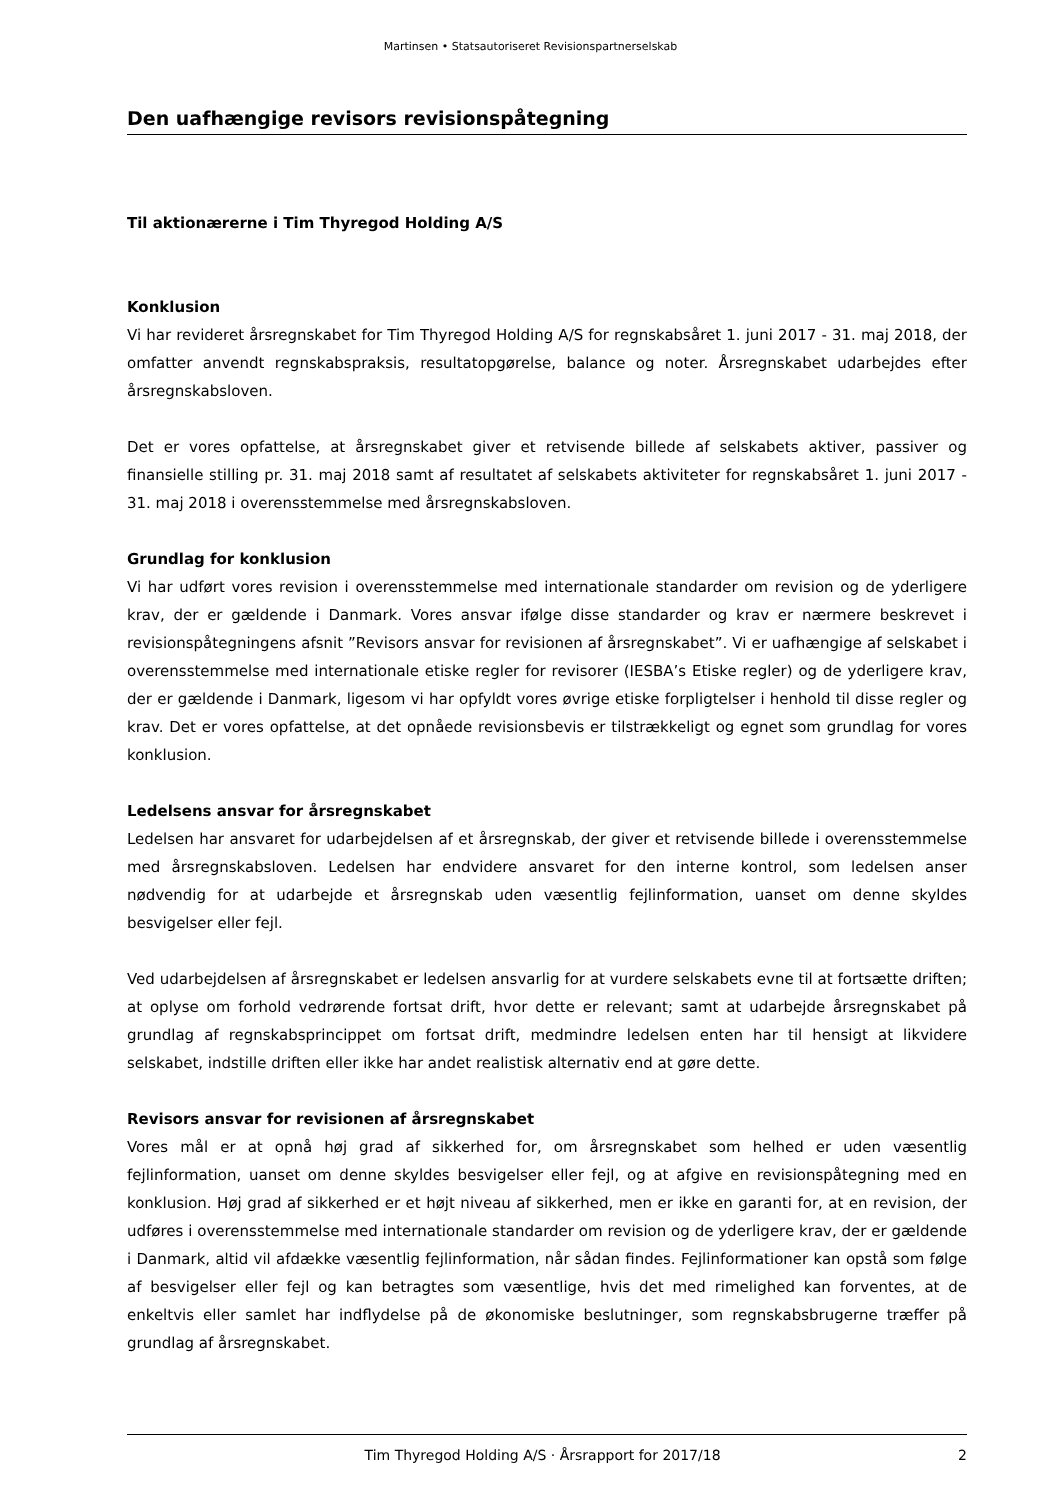Martinsen • Statsautoriseret Revisionspartnerselskab
Den uafhængige revisors revisionspåtegning
Til aktionærerne i Tim Thyregod Holding A/S
Konklusion
Vi har revideret årsregnskabet for Tim Thyregod Holding A/S for regnskabsåret 1. juni 2017 - 31. maj 2018, der omfatter anvendt regnskabspraksis, resultatopgørelse, balance og noter. Årsregnskabet udarbejdes efter årsregnskabsloven.
Det er vores opfattelse, at årsregnskabet giver et retvisende billede af selskabets aktiver, passiver og finansielle stilling pr. 31. maj 2018 samt af resultatet af selskabets aktiviteter for regnskabsåret 1. juni 2017 - 31. maj 2018 i overensstemmelse med årsregnskabsloven.
Grundlag for konklusion
Vi har udført vores revision i overensstemmelse med internationale standarder om revision og de yderligere krav, der er gældende i Danmark. Vores ansvar ifølge disse standarder og krav er nærmere beskrevet i revisionspåtegningens afsnit ”Revisors ansvar for revisionen af årsregnskabet”. Vi er uafhængige af selskabet i overensstemmelse med internationale etiske regler for revisorer (IESBA’s Etiske regler) og de yderligere krav, der er gældende i Danmark, ligesom vi har opfyldt vores øvrige etiske forpligtelser i henhold til disse regler og krav. Det er vores opfattelse, at det opnåede revisionsbevis er tilstrækkeligt og egnet som grundlag for vores konklusion.
Ledelsens ansvar for årsregnskabet
Ledelsen har ansvaret for udarbejdelsen af et årsregnskab, der giver et retvisende billede i overensstemmelse med årsregnskabsloven. Ledelsen har endvidere ansvaret for den interne kontrol, som ledelsen anser nødvendig for at udarbejde et årsregnskab uden væsentlig fejlinformation, uanset om denne skyldes besvigelser eller fejl.
Ved udarbejdelsen af årsregnskabet er ledelsen ansvarlig for at vurdere selskabets evne til at fortsætte driften; at oplyse om forhold vedrørende fortsat drift, hvor dette er relevant; samt at udarbejde årsregnskabet på grundlag af regnskabsprincippet om fortsat drift, medmindre ledelsen enten har til hensigt at likvidere selskabet, indstille driften eller ikke har andet realistisk alternativ end at gøre dette.
Revisors ansvar for revisionen af årsregnskabet
Vores mål er at opnå høj grad af sikkerhed for, om årsregnskabet som helhed er uden væsentlig fejlinformation, uanset om denne skyldes besvigelser eller fejl, og at afgive en revisionspåtegning med en konklusion. Høj grad af sikkerhed er et højt niveau af sikkerhed, men er ikke en garanti for, at en revision, der udføres i overensstemmelse med internationale standarder om revision og de yderligere krav, der er gældende i Danmark, altid vil afdække væsentlig fejlinformation, når sådan findes. Fejlinformationer kan opstå som følge af besvigelser eller fejl og kan betragtes som væsentlige, hvis det med rimelighed kan forventes, at de enkeltvis eller samlet har indflydelse på de økonomiske beslutninger, som regnskabsbrugerne træffer på grundlag af årsregnskabet.
Tim Thyregod Holding A/S · Årsrapport for 2017/18 2